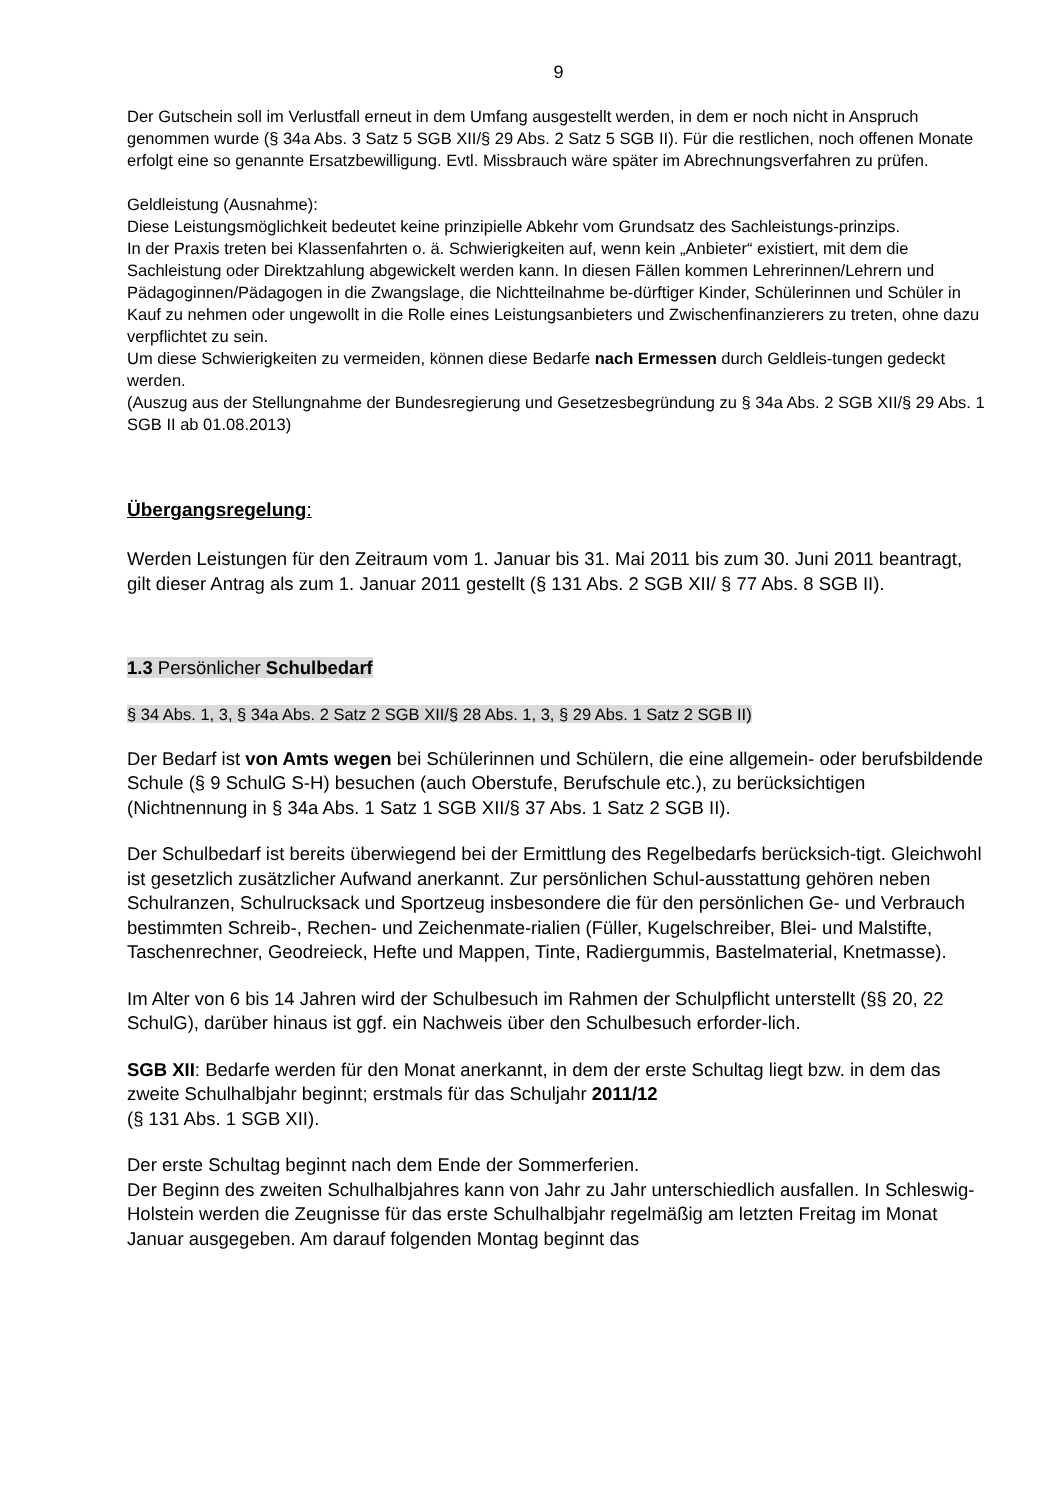9
Der Gutschein soll im Verlustfall erneut in dem Umfang ausgestellt werden, in dem er noch nicht in Anspruch genommen wurde (§ 34a Abs. 3 Satz 5 SGB XII/§ 29 Abs. 2 Satz 5 SGB II). Für die restlichen, noch offenen Monate erfolgt eine so genannte Ersatzbewilligung. Evtl. Missbrauch wäre später im Abrechnungsverfahren zu prüfen.
Geldleistung (Ausnahme):
Diese Leistungsmöglichkeit bedeutet keine prinzipielle Abkehr vom Grundsatz des Sachleistungs-prinzips.
In der Praxis treten bei Klassenfahrten o. ä. Schwierigkeiten auf, wenn kein „Anbieter“ existiert, mit dem die Sachleistung oder Direktzahlung abgewickelt werden kann. In diesen Fällen kommen Lehrerinnen/Lehrern und Pädagoginnen/Pädagogen in die Zwangslage, die Nichtteilnahme be-dürftiger Kinder, Schülerinnen und Schüler in Kauf zu nehmen oder ungewollt in die Rolle eines Leistungsanbieters und Zwischenfinanzierers zu treten, ohne dazu verpflichtet zu sein.
Um diese Schwierigkeiten zu vermeiden, können diese Bedarfe nach Ermessen durch Geldleis-tungen gedeckt werden.
(Auszug aus der Stellungnahme der Bundesregierung und Gesetzesbegründung zu § 34a Abs. 2 SGB XII/§ 29 Abs. 1 SGB II ab 01.08.2013)
Übergangsregelung:
Werden Leistungen für den Zeitraum vom 1. Januar bis 31. Mai 2011 bis zum 30. Juni 2011 beantragt, gilt dieser Antrag als zum 1. Januar 2011 gestellt (§ 131 Abs. 2 SGB XII/ § 77 Abs. 8 SGB II).
1.3 Persönlicher Schulbedarf
§ 34 Abs. 1, 3, § 34a Abs. 2 Satz 2 SGB XII/§ 28 Abs. 1, 3, § 29 Abs. 1 Satz 2 SGB II)
Der Bedarf ist von Amts wegen bei Schülerinnen und Schülern, die eine allgemein- oder berufsbildende Schule (§ 9 SchulG S-H) besuchen (auch Oberstufe, Berufschule etc.), zu berücksichtigen (Nichtnennung in § 34a Abs. 1 Satz 1 SGB XII/§ 37 Abs. 1 Satz 2 SGB II).
Der Schulbedarf ist bereits überwiegend bei der Ermittlung des Regelbedarfs berücksich-tigt. Gleichwohl ist gesetzlich zusätzlicher Aufwand anerkannt. Zur persönlichen Schul-ausstattung gehören neben Schulranzen, Schulrucksack und Sportzeug insbesondere die für den persönlichen Ge- und Verbrauch bestimmten Schreib-, Rechen- und Zeichenmate-rialien (Füller, Kugelschreiber, Blei- und Malstifte, Taschenrechner, Geodreieck, Hefte und Mappen, Tinte, Radiergummis, Bastelmaterial, Knetmasse).
Im Alter von 6 bis 14 Jahren wird der Schulbesuch im Rahmen der Schulpflicht unterstellt (§§ 20, 22 SchulG), darüber hinaus ist ggf. ein Nachweis über den Schulbesuch erforder-lich.
SGB XII: Bedarfe werden für den Monat anerkannt, in dem der erste Schultag liegt bzw. in dem das zweite Schulhalbjahr beginnt; erstmals für das Schuljahr 2011/12
(§ 131 Abs. 1 SGB XII).
Der erste Schultag beginnt nach dem Ende der Sommerferien.
Der Beginn des zweiten Schulhalbjahres kann von Jahr zu Jahr unterschiedlich ausfallen. In Schleswig-Holstein werden die Zeugnisse für das erste Schulhalbjahr regelmäßig am letzten Freitag im Monat Januar ausgegeben. Am darauf folgenden Montag beginnt das